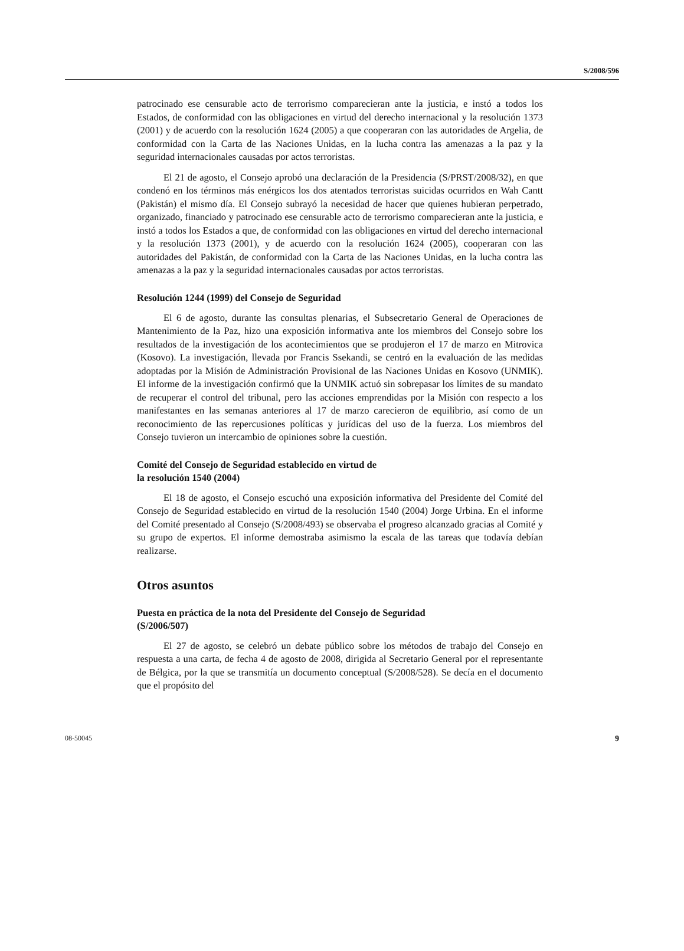S/2008/596
patrocinado ese censurable acto de terrorismo comparecieran ante la justicia, e instó a todos los Estados, de conformidad con las obligaciones en virtud del derecho internacional y la resolución 1373 (2001) y de acuerdo con la resolución 1624 (2005) a que cooperaran con las autoridades de Argelia, de conformidad con la Carta de las Naciones Unidas, en la lucha contra las amenazas a la paz y la seguridad internacionales causadas por actos terroristas.
El 21 de agosto, el Consejo aprobó una declaración de la Presidencia (S/PRST/2008/32), en que condenó en los términos más enérgicos los dos atentados terroristas suicidas ocurridos en Wah Cantt (Pakistán) el mismo día. El Consejo subrayó la necesidad de hacer que quienes hubieran perpetrado, organizado, financiado y patrocinado ese censurable acto de terrorismo comparecieran ante la justicia, e instó a todos los Estados a que, de conformidad con las obligaciones en virtud del derecho internacional y la resolución 1373 (2001), y de acuerdo con la resolución 1624 (2005), cooperaran con las autoridades del Pakistán, de conformidad con la Carta de las Naciones Unidas, en la lucha contra las amenazas a la paz y la seguridad internacionales causadas por actos terroristas.
Resolución 1244 (1999) del Consejo de Seguridad
El 6 de agosto, durante las consultas plenarias, el Subsecretario General de Operaciones de Mantenimiento de la Paz, hizo una exposición informativa ante los miembros del Consejo sobre los resultados de la investigación de los acontecimientos que se produjeron el 17 de marzo en Mitrovica (Kosovo). La investigación, llevada por Francis Ssekandi, se centró en la evaluación de las medidas adoptadas por la Misión de Administración Provisional de las Naciones Unidas en Kosovo (UNMIK). El informe de la investigación confirmó que la UNMIK actuó sin sobrepasar los límites de su mandato de recuperar el control del tribunal, pero las acciones emprendidas por la Misión con respecto a los manifestantes en las semanas anteriores al 17 de marzo carecieron de equilibrio, así como de un reconocimiento de las repercusiones políticas y jurídicas del uso de la fuerza. Los miembros del Consejo tuvieron un intercambio de opiniones sobre la cuestión.
Comité del Consejo de Seguridad establecido en virtud de
la resolución 1540 (2004)
El 18 de agosto, el Consejo escuchó una exposición informativa del Presidente del Comité del Consejo de Seguridad establecido en virtud de la resolución 1540 (2004) Jorge Urbina. En el informe del Comité presentado al Consejo (S/2008/493) se observaba el progreso alcanzado gracias al Comité y su grupo de expertos. El informe demostraba asimismo la escala de las tareas que todavía debían realizarse.
Otros asuntos
Puesta en práctica de la nota del Presidente del Consejo de Seguridad
(S/2006/507)
El 27 de agosto, se celebró un debate público sobre los métodos de trabajo del Consejo en respuesta a una carta, de fecha 4 de agosto de 2008, dirigida al Secretario General por el representante de Bélgica, por la que se transmitía un documento conceptual (S/2008/528). Se decía en el documento que el propósito del
08-50045 9